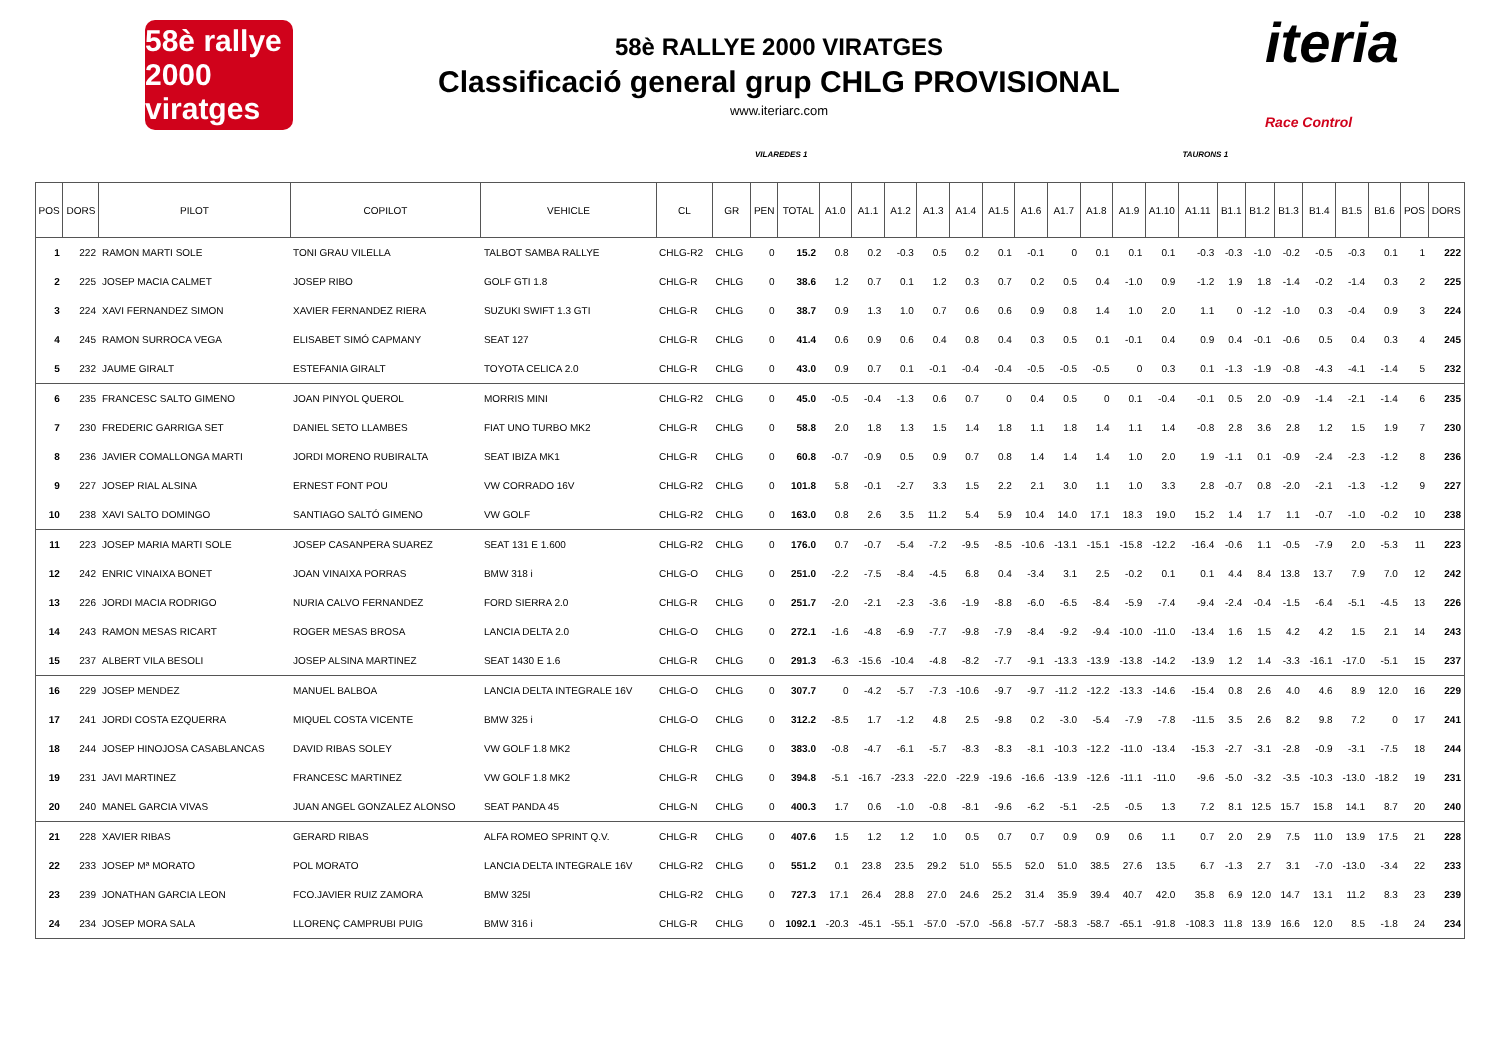58è rallye 2000 viratges
58è RALLYE 2000 VIRATGES
Classificació general grup CHLG PROVISIONAL
www.iteriarc.com
iteria
Race Control
VILAREDES 1 TAURONS 1
| POS | DORS | PILOT | COPILOT | VEHICLE | CL | GR | PEN | TOTAL | A1.0 | A1.1 | A1.2 | A1.3 | A1.4 | A1.5 | A1.6 | A1.7 | A1.8 | A1.9 | A1.10 | A1.11 | B1.1 | B1.2 | B1.3 | B1.4 | B1.5 | B1.6 | POS | DORS |
| --- | --- | --- | --- | --- | --- | --- | --- | --- | --- | --- | --- | --- | --- | --- | --- | --- | --- | --- | --- | --- | --- | --- | --- | --- | --- | --- | --- | --- |
| 1 | 222 | RAMON MARTI SOLE | TONI GRAU VILELLA | TALBOT SAMBA RALLYE | CHLG-R2 | CHLG | 0 | 15.2 | 0.8 | 0.2 | -0.3 | 0.5 | 0.2 | 0.1 | -0.1 | 0 | 0.1 | 0.1 | 0.1 | -0.3 | -0.3 | -1.0 | -0.2 | -0.5 | -0.3 | 0.1 | 1 | 222 |
| 2 | 225 | JOSEP MACIA CALMET | JOSEP RIBO | GOLF GTI 1.8 | CHLG-R | CHLG | 0 | 38.6 | 1.2 | 0.7 | 0.1 | 1.2 | 0.3 | 0.7 | 0.2 | 0.5 | 0.4 | -1.0 | 0.9 | -1.2 | 1.9 | 1.8 | -1.4 | -0.2 | -1.4 | 0.3 | 2 | 225 |
| 3 | 224 | XAVI FERNANDEZ SIMON | XAVIER FERNANDEZ RIERA | SUZUKI SWIFT 1.3 GTI | CHLG-R | CHLG | 0 | 38.7 | 0.9 | 1.3 | 1.0 | 0.7 | 0.6 | 0.6 | 0.9 | 0.8 | 1.4 | 1.0 | 2.0 | 1.1 | 0 | -1.2 | -1.0 | 0.3 | -0.4 | 0.9 | 3 | 224 |
| 4 | 245 | RAMON SURROCA VEGA | ELISABET SIMÓ CAPMANY | SEAT 127 | CHLG-R | CHLG | 0 | 41.4 | 0.6 | 0.9 | 0.6 | 0.4 | 0.8 | 0.4 | 0.3 | 0.5 | 0.1 | -0.1 | 0.4 | 0.9 | 0.4 | -0.1 | -0.6 | 0.5 | 0.4 | 0.3 | 4 | 245 |
| 5 | 232 | JAUME GIRALT | ESTEFANIA GIRALT | TOYOTA CELICA 2.0 | CHLG-R | CHLG | 0 | 43.0 | 0.9 | 0.7 | 0.1 | -0.1 | -0.4 | -0.4 | -0.5 | -0.5 | -0.5 | 0 | 0.3 | 0.1 | -1.3 | -1.9 | -0.8 | -4.3 | -4.1 | -1.4 | 5 | 232 |
| 6 | 235 | FRANCESC SALTO GIMENO | JOAN PINYOL QUEROL | MORRIS MINI | CHLG-R2 | CHLG | 0 | 45.0 | -0.5 | -0.4 | -1.3 | 0.6 | 0.7 | 0 | 0.4 | 0.5 | 0 | 0.1 | -0.4 | -0.1 | 0.5 | 2.0 | -0.9 | -1.4 | -2.1 | -1.4 | 6 | 235 |
| 7 | 230 | FREDERIC GARRIGA SET | DANIEL SETO LLAMBES | FIAT UNO TURBO MK2 | CHLG-R | CHLG | 0 | 58.8 | 2.0 | 1.8 | 1.3 | 1.5 | 1.4 | 1.8 | 1.1 | 1.8 | 1.4 | 1.1 | 1.4 | -0.8 | 2.8 | 3.6 | 2.8 | 1.2 | 1.5 | 1.9 | 7 | 230 |
| 8 | 236 | JAVIER COMALLONGA MARTI | JORDI MORENO RUBIRALTA | SEAT IBIZA MK1 | CHLG-R | CHLG | 0 | 60.8 | -0.7 | -0.9 | 0.5 | 0.9 | 0.7 | 0.8 | 1.4 | 1.4 | 1.4 | 1.0 | 2.0 | 1.9 | -1.1 | 0.1 | -0.9 | -2.4 | -2.3 | -1.2 | 8 | 236 |
| 9 | 227 | JOSEP RIAL ALSINA | ERNEST FONT POU | VW CORRADO 16V | CHLG-R2 | CHLG | 0 | 101.8 | 5.8 | -0.1 | -2.7 | 3.3 | 1.5 | 2.2 | 2.1 | 3.0 | 1.1 | 1.0 | 3.3 | 2.8 | -0.7 | 0.8 | -2.0 | -2.1 | -1.3 | -1.2 | 9 | 227 |
| 10 | 238 | XAVI SALTO DOMINGO | SANTIAGO SALTÓ GIMENO | VW GOLF | CHLG-R2 | CHLG | 0 | 163.0 | 0.8 | 2.6 | 3.5 | 11.2 | 5.4 | 5.9 | 10.4 | 14.0 | 17.1 | 18.3 | 19.0 | 15.2 | 1.4 | 1.7 | 1.1 | -0.7 | -1.0 | -0.2 | 10 | 238 |
| 11 | 223 | JOSEP MARIA MARTI SOLE | JOSEP CASANPERA SUAREZ | SEAT 131 E 1.600 | CHLG-R2 | CHLG | 0 | 176.0 | 0.7 | -0.7 | -5.4 | -7.2 | -9.5 | -8.5 | -10.6 | -13.1 | -15.1 | -15.8 | -12.2 | -16.4 | -0.6 | 1.1 | -0.5 | -7.9 | 2.0 | -5.3 | 11 | 223 |
| 12 | 242 | ENRIC VINAIXA BONET | JOAN VINAIXA PORRAS | BMW 318 i | CHLG-O | CHLG | 0 | 251.0 | -2.2 | -7.5 | -8.4 | -4.5 | 6.8 | 0.4 | -3.4 | 3.1 | 2.5 | -0.2 | 0.1 | 0.1 | 4.4 | 8.4 | 13.8 | 13.7 | 7.9 | 7.0 | 12 | 242 |
| 13 | 226 | JORDI MACIA RODRIGO | NURIA CALVO FERNANDEZ | FORD SIERRA 2.0 | CHLG-R | CHLG | 0 | 251.7 | -2.0 | -2.1 | -2.3 | -3.6 | -1.9 | -8.8 | -6.0 | -6.5 | -8.4 | -5.9 | -7.4 | -9.4 | -2.4 | -0.4 | -1.5 | -6.4 | -5.1 | -4.5 | 13 | 226 |
| 14 | 243 | RAMON MESAS RICART | ROGER MESAS BROSA | LANCIA DELTA 2.0 | CHLG-O | CHLG | 0 | 272.1 | -1.6 | -4.8 | -6.9 | -7.7 | -9.8 | -7.9 | -8.4 | -9.2 | -9.4 | -10.0 | -11.0 | -13.4 | 1.6 | 1.5 | 4.2 | 4.2 | 1.5 | 2.1 | 14 | 243 |
| 15 | 237 | ALBERT VILA BESOLI | JOSEP ALSINA MARTINEZ | SEAT 1430 E 1.6 | CHLG-R | CHLG | 0 | 291.3 | -6.3 | -15.6 | -10.4 | -4.8 | -8.2 | -7.7 | -9.1 | -13.3 | -13.9 | -13.8 | -14.2 | -13.9 | 1.2 | 1.4 | -3.3 | -16.1 | -17.0 | -5.1 | 15 | 237 |
| 16 | 229 | JOSEP MENDEZ | MANUEL BALBOA | LANCIA DELTA INTEGRALE 16V | CHLG-O | CHLG | 0 | 307.7 | 0 | -4.2 | -5.7 | -7.3 | -10.6 | -9.7 | -9.7 | -11.2 | -12.2 | -13.3 | -14.6 | -15.4 | 0.8 | 2.6 | 4.0 | 4.6 | 8.9 | 12.0 | 16 | 229 |
| 17 | 241 | JORDI COSTA EZQUERRA | MIQUEL COSTA VICENTE | BMW 325 i | CHLG-O | CHLG | 0 | 312.2 | -8.5 | 1.7 | -1.2 | 4.8 | 2.5 | -9.8 | 0.2 | -3.0 | -5.4 | -7.9 | -7.8 | -11.5 | 3.5 | 2.6 | 8.2 | 9.8 | 7.2 | 0 | 17 | 241 |
| 18 | 244 | JOSEP HINOJOSA CASABLANCAS | DAVID RIBAS SOLEY | VW GOLF 1.8 MK2 | CHLG-R | CHLG | 0 | 383.0 | -0.8 | -4.7 | -6.1 | -5.7 | -8.3 | -8.3 | -8.1 | -10.3 | -12.2 | -11.0 | -13.4 | -15.3 | -2.7 | -3.1 | -2.8 | -0.9 | -3.1 | -7.5 | 18 | 244 |
| 19 | 231 | JAVI MARTINEZ | FRANCESC MARTINEZ | VW GOLF 1.8 MK2 | CHLG-R | CHLG | 0 | 394.8 | -5.1 | -16.7 | -23.3 | -22.0 | -22.9 | -19.6 | -16.6 | -13.9 | -12.6 | -11.1 | -11.0 | -9.6 | -5.0 | -3.2 | -3.5 | -10.3 | -13.0 | -18.2 | 19 | 231 |
| 20 | 240 | MANEL GARCIA VIVAS | JUAN ANGEL GONZALEZ ALONSO | SEAT PANDA 45 | CHLG-N | CHLG | 0 | 400.3 | 1.7 | 0.6 | -1.0 | -0.8 | -8.1 | -9.6 | -6.2 | -5.1 | -2.5 | -0.5 | 1.3 | 7.2 | 8.1 | 12.5 | 15.7 | 15.8 | 14.1 | 8.7 | 20 | 240 |
| 21 | 228 | XAVIER RIBAS | GERARD RIBAS | ALFA ROMEO SPRINT Q.V. | CHLG-R | CHLG | 0 | 407.6 | 1.5 | 1.2 | 1.2 | 1.0 | 0.5 | 0.7 | 0.7 | 0.9 | 0.9 | 0.6 | 1.1 | 0.7 | 2.0 | 2.9 | 7.5 | 11.0 | 13.9 | 17.5 | 21 | 228 |
| 22 | 233 | JOSEP Mª MORATO | POL MORATO | LANCIA DELTA INTEGRALE 16V | CHLG-R2 | CHLG | 0 | 551.2 | 0.1 | 23.8 | 23.5 | 29.2 | 51.0 | 55.5 | 52.0 | 51.0 | 38.5 | 27.6 | 13.5 | 6.7 | -1.3 | 2.7 | 3.1 | -7.0 | -13.0 | -3.4 | 22 | 233 |
| 23 | 239 | JONATHAN GARCIA LEON | FCO.JAVIER RUIZ ZAMORA | BMW 325I | CHLG-R2 | CHLG | 0 | 727.3 | 17.1 | 26.4 | 28.8 | 27.0 | 24.6 | 25.2 | 31.4 | 35.9 | 39.4 | 40.7 | 42.0 | 35.8 | 6.9 | 12.0 | 14.7 | 13.1 | 11.2 | 8.3 | 23 | 239 |
| 24 | 234 | JOSEP MORA SALA | LLORENÇ CAMPRUBI PUIG | BMW 316 i | CHLG-R | CHLG | 0 | 1092.1 | -20.3 | -45.1 | -55.1 | -57.0 | -57.0 | -56.8 | -57.7 | -58.3 | -58.7 | -65.1 | -91.8 | -108.3 | 11.8 | 13.9 | 16.6 | 12.0 | 8.5 | -1.8 | 24 | 234 |